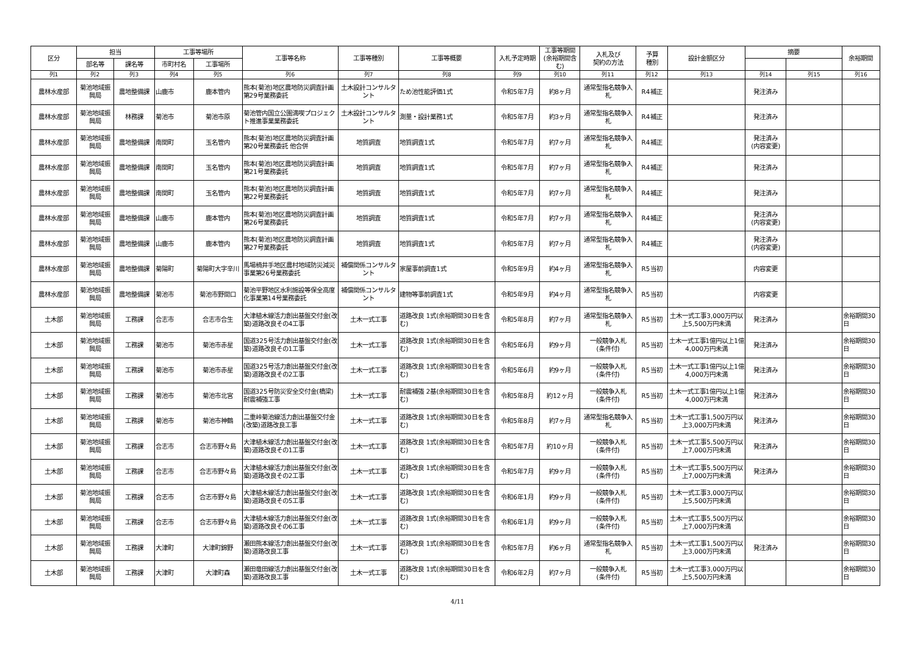| 区分 | 担当 | | 工事等場所 | | 工事等名称 | 工事等種別 | 工事等概要 | 入札予定時期 | 工事等期間(余裕期間含む) | 入札及び 契約の方法 | 予算 種別 | 設計金額区分 | 摘要 | | 余裕期間 |
| --- | --- | --- | --- | --- | --- | --- | --- | --- | --- | --- | --- | --- | --- | --- | --- |
| | 部名等 | 課名等 | 市町村名 | 工事場所 | | | | | | | | | | | |
| 列1 | 列2 | 列3 | 列4 | 列5 | 列6 | 列7 | 列8 | 列9 | 列10 | 列11 | 列12 | 列13 | 列14 | 列15 | 列16 |
| 農林水産部 | 菊池地域振興局 | 農地整備課 | 山鹿市 | 鹿本管内 | 熊本(菊池)地区農地防災調査計画第29号業務委託 | 土木設計コンサルタント | ため池性能評価1式 | 令和5年7月 | 約8ヶ月 | 通常型指名競争入札 | R4補正 | | 発注済み | | |
| 農林水産部 | 菊池地域振興局 | 林務課 | 菊池市 | 菊池市原 | 菊池管内国立公園満喫プロジェクト推進事業業務委託 | 土木設計コンサルタント | 測量・設計業務1式 | 令和5年7月 | 約3ヶ月 | 通常型指名競争入札 | R4補正 | | 発注済み | | |
| 農林水産部 | 菊池地域振興局 | 農地整備課 | 南関町 | 玉名管内 | 熊本(菊池)地区農地防災調査計画第20号業務委託 他合併 | 地質調査 | 地質調査1式 | 令和5年7月 | 約7ヶ月 | 通常型指名競争入札 | R4補正 | | 発注済み (内容変更) | | |
| 農林水産部 | 菊池地域振興局 | 農地整備課 | 南関町 | 玉名管内 | 熊本(菊池)地区農地防災調査計画第21号業務委託 | 地質調査 | 地質調査1式 | 令和5年7月 | 約7ヶ月 | 通常型指名競争入札 | R4補正 | | 発注済み | | |
| 農林水産部 | 菊池地域振興局 | 農地整備課 | 南関町 | 玉名管内 | 熊本(菊池)地区農地防災調査計画第22号業務委託 | 地質調査 | 地質調査1式 | 令和5年7月 | 約7ヶ月 | 通常型指名競争入札 | R4補正 | | 発注済み | | |
| 農林水産部 | 菊池地域振興局 | 農地整備課 | 山鹿市 | 鹿本管内 | 熊本(菊池)地区農地防災調査計画第26号業務委託 | 地質調査 | 地質調査1式 | 令和5年7月 | 約7ヶ月 | 通常型指名競争入札 | R4補正 | | 発注済み (内容変更) | | |
| 農林水産部 | 菊池地域振興局 | 農地整備課 | 山鹿市 | 鹿本管内 | 熊本(菊池)地区農地防災調査計画第27号業務委託 | 地質調査 | 地質調査1式 | 令和5年7月 | 約7ヶ月 | 通常型指名競争入札 | R4補正 | | 発注済み (内容変更) | | |
| 農林水産部 | 菊池地域振興局 | 農地整備課 | 菊陽町 | 菊陽町大字辛川 | 馬場楠井手地区農村地域防災減災事業第26号業務委託 | 補償関係コンサルタント | 家屋事前調査1式 | 令和5年9月 | 約4ヶ月 | 通常型指名競争入札 | R5当初 | | 内容変更 | | |
| 農林水産部 | 菊池地域振興局 | 農地整備課 | 菊池市 | 菊池市野間口 | 菊池平野地区水利施設等保全高度化事業第14号業務委託 | 補償関係コンサルタント | 建物等事前調査1式 | 令和5年9月 | 約4ヶ月 | 通常型指名競争入札 | R5当初 | | 内容変更 | | |
| 土木部 | 菊池地域振興局 | 工務課 | 合志市 | 合志市合生 | 大津植木線活力創出基盤交付金(改築)道路改良その4工事 | 土木一式工事 | 道路改良 1式(余裕期間30日を含む) | 令和5年8月 | 約7ヶ月 | 通常型指名競争入札 | R5当初 | 土木一式工事3,000万円以上5,500万円未満 | 発注済み | | 余裕期間30日 |
| 土木部 | 菊池地域振興局 | 工務課 | 菊池市 | 菊池市赤星 | 国道325号活力創出基盤交付金(改築)道路改良その1工事 | 土木一式工事 | 道路改良 1式(余裕期間30日を含む) | 令和5年6月 | 約9ヶ月 | 一般競争入札 (条件付) | R5当初 | 土木一式工事1億円以上1億4,000万円未満 | 発注済み | | 余裕期間30日 |
| 土木部 | 菊池地域振興局 | 工務課 | 菊池市 | 菊池市赤星 | 国道325号活力創出基盤交付金(改築)道路改良その2工事 | 土木一式工事 | 道路改良 1式(余裕期間30日を含む) | 令和5年6月 | 約9ヶ月 | 一般競争入札 (条件付) | R5当初 | 土木一式工事1億円以上1億4,000万円未満 | 発注済み | | 余裕期間30日 |
| 土木部 | 菊池地域振興局 | 工務課 | 菊池市 | 菊池市北宮 | 国道325号防災安全交付金(橋梁)耐震補強工事 | 土木一式工事 | 耐震補強 2基(余裕期間30日を含む) | 令和5年8月 | 約12ヶ月 | 一般競争入札 (条件付) | R5当初 | 土木一式工事1億円以上1億4,000万円未満 | 発注済み | | 余裕期間30日 |
| 土木部 | 菊池地域振興局 | 工務課 | 菊池市 | 菊池市神鶴 | 二重峠菊池線活力創出基盤交付金(改築)道路改良工事 | 土木一式工事 | 道路改良 1式(余裕期間30日を含む) | 令和5年8月 | 約7ヶ月 | 通常型指名競争入札 | R5当初 | 土木一式工事1,500万円以上3,000万円未満 | 発注済み | | 余裕期間30日 |
| 土木部 | 菊池地域振興局 | 工務課 | 合志市 | 合志市野々島 | 大津植木線活力創出基盤交付金(改築)道路改良その1工事 | 土木一式工事 | 道路改良 1式(余裕期間30日を含む) | 令和5年7月 | 約10ヶ月 | 一般競争入札 (条件付) | R5当初 | 土木一式工事5,500万円以上7,000万円未満 | 発注済み | | 余裕期間30日 |
| 土木部 | 菊池地域振興局 | 工務課 | 合志市 | 合志市野々島 | 大津植木線活力創出基盤交付金(改築)道路改良その2工事 | 土木一式工事 | 道路改良 1式(余裕期間30日を含む) | 令和5年7月 | 約9ヶ月 | 一般競争入札 (条件付) | R5当初 | 土木一式工事5,500万円以上7,000万円未満 | 発注済み | | 余裕期間30日 |
| 土木部 | 菊池地域振興局 | 工務課 | 合志市 | 合志市野々島 | 大津植木線活力創出基盤交付金(改築)道路改良その5工事 | 土木一式工事 | 道路改良 1式(余裕期間30日を含む) | 令和6年1月 | 約9ヶ月 | 一般競争入札 (条件付) | R5当初 | 土木一式工事3,000万円以上5,500万円未満 | | | 余裕期間30日 |
| 土木部 | 菊池地域振興局 | 工務課 | 合志市 | 合志市野々島 | 大津植木線活力創出基盤交付金(改築)道路改良その6工事 | 土木一式工事 | 道路改良 1式(余裕期間30日を含む) | 令和6年1月 | 約9ヶ月 | 一般競争入札 (条件付) | R5当初 | 土木一式工事5,500万円以上7,000万円未満 | | | 余裕期間30日 |
| 土木部 | 菊池地域振興局 | 工務課 | 大津町 | 大津町錦野 | 瀬田熊本線活力創出基盤交付金(改築)道路改良工事 | 土木一式工事 | 道路改良 1式(余裕期間30日を含む) | 令和5年7月 | 約6ヶ月 | 通常型指名競争入札 | R5当初 | 土木一式工事1,500万円以上3,000万円未満 | 発注済み | | 余裕期間30日 |
| 土木部 | 菊池地域振興局 | 工務課 | 大津町 | 大津町森 | 瀬田竜田線活力創出基盤交付金(改築)道路改良工事 | 土木一式工事 | 道路改良 1式(余裕期間30日を含む) | 令和6年2月 | 約7ヶ月 | 一般競争入札 (条件付) | R5当初 | 土木一式工事3,000万円以上5,500万円未満 | | | 余裕期間30日 |
4/11